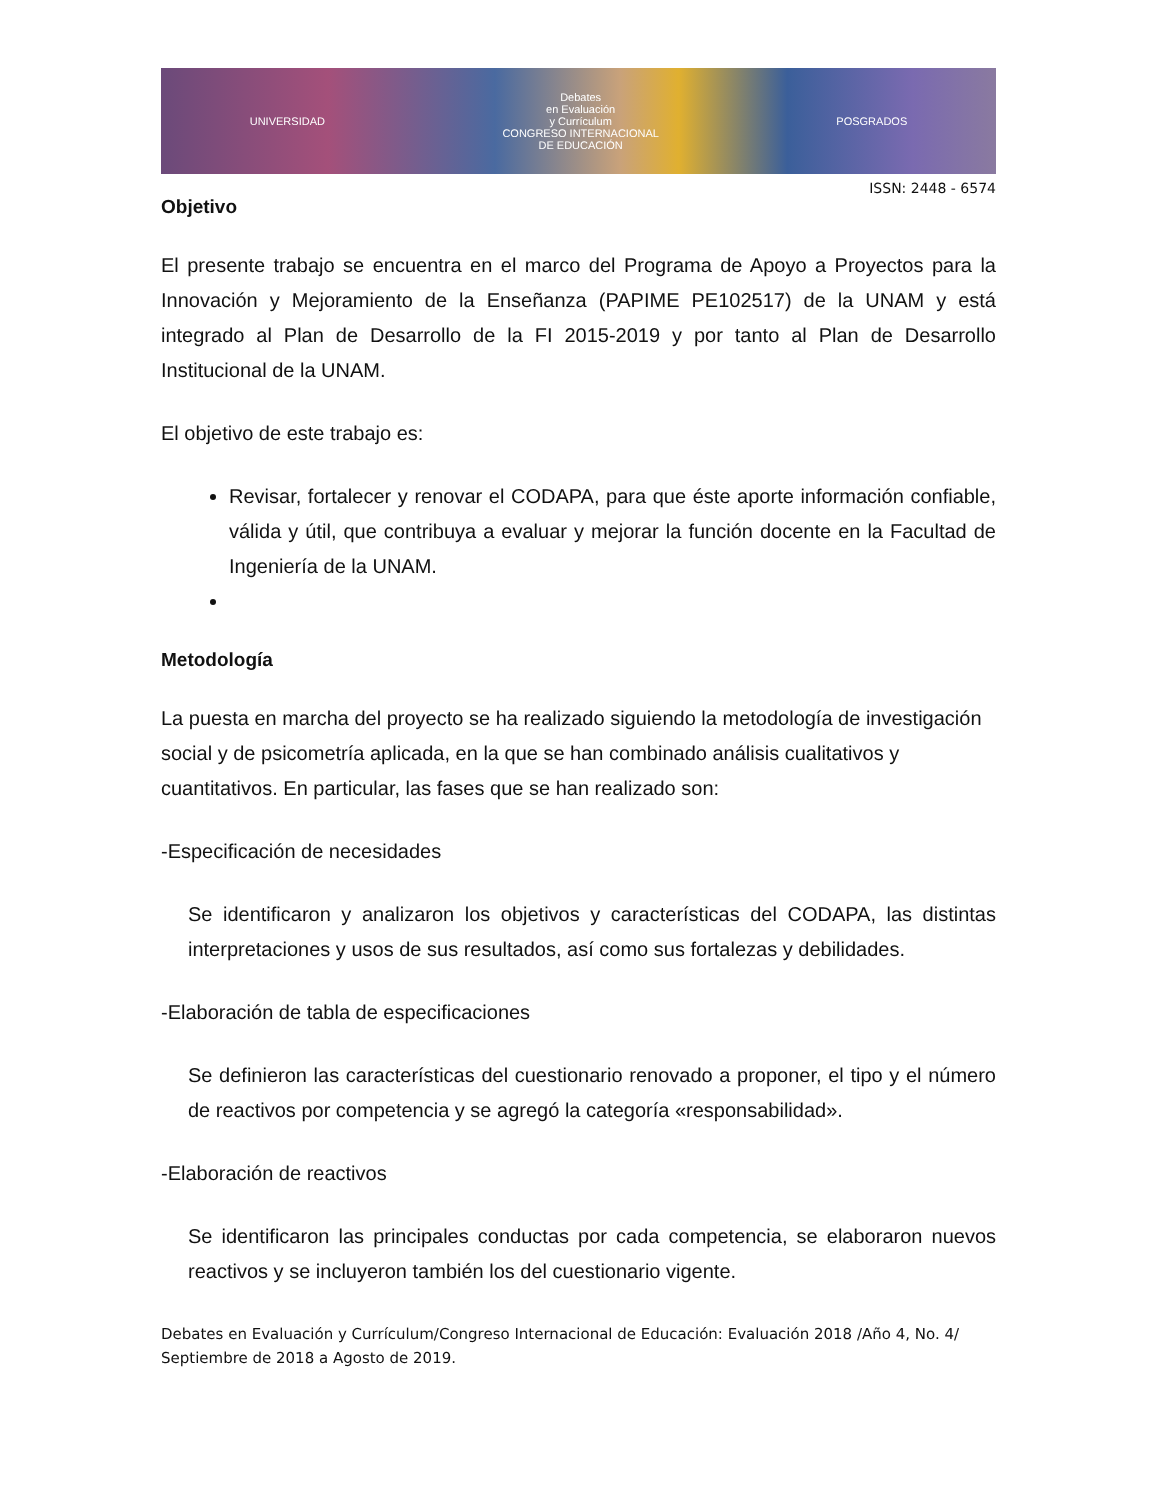UNIVERSIDAD
Debates
en Evaluación
y Currículum
CONGRESO INTERNACIONAL
DE EDUCACIÓN
POSGRADOS
ISSN: 2448 - 6574
Objetivo
El presente trabajo se encuentra en el marco del Programa de Apoyo a Proyectos para la Innovación y Mejoramiento de la Enseñanza (PAPIME PE102517) de la UNAM y está integrado al Plan de Desarrollo de la FI 2015-2019 y por tanto al Plan de Desarrollo Institucional de la UNAM.
El objetivo de este trabajo es:
Revisar, fortalecer y renovar el CODAPA, para que éste aporte información confiable, válida y útil, que contribuya a evaluar y mejorar la función docente en la Facultad de Ingeniería de la UNAM.
Metodología
La puesta en marcha del proyecto se ha realizado siguiendo la metodología de investigación social y de psicometría aplicada, en la que se han combinado análisis cualitativos y cuantitativos. En particular, las fases que se han realizado son:
-Especificación de necesidades
Se identificaron y analizaron los objetivos y características del CODAPA, las distintas interpretaciones y usos de sus resultados, así como sus fortalezas y debilidades.
-Elaboración de tabla de especificaciones
Se definieron las características del cuestionario renovado a proponer, el tipo y el número de reactivos por competencia y se agregó la categoría «responsabilidad».
-Elaboración de reactivos
Se identificaron las principales conductas por cada competencia, se elaboraron nuevos reactivos y se incluyeron también los del cuestionario vigente.
Debates en Evaluación y Currículum/Congreso Internacional de Educación: Evaluación 2018 /Año 4, No. 4/ Septiembre de 2018 a Agosto de 2019.